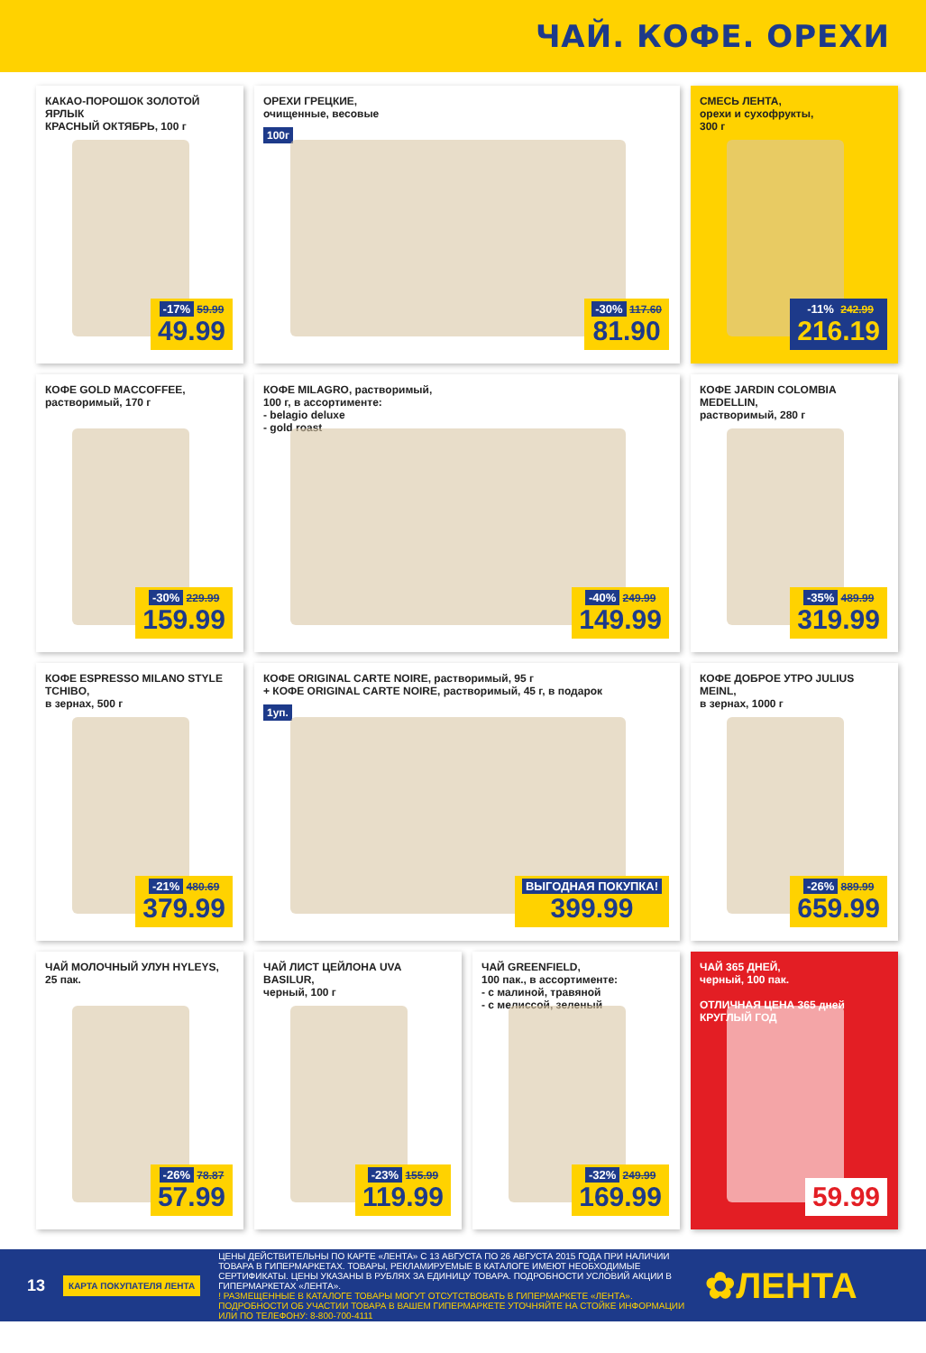ЧАЙ. КОФЕ. ОРЕХИ
КАКАО-ПОРОШОК ЗОЛОТОЙ ЯРЛЫК
КРАСНЫЙ ОКТЯБРЬ, 100 г
-17% 59.99
49.99
ОРЕХИ ГРЕЦКИЕ,
очищенные, весовые
100г
-30% 117.60
81.90
СМЕСЬ ЛЕНТА,
орехи и сухофрукты,
300 г
-11% 242.99
216.19
КОФЕ GOLD MACCOFFEE,
растворимый, 170 г
-30% 229.99
159.99
КОФЕ MILAGRO, растворимый,
100 г, в ассортименте:
- belagio deluxe
- gold roast
-40% 249.99
149.99
КОФЕ JARDIN COLOMBIA MEDELLIN,
растворимый, 280 г
-35% 489.99
319.99
КОФЕ ESPRESSO MILANO STYLE TCHIBO,
в зернах, 500 г
-21% 480.69
379.99
КОФЕ ORIGINAL CARTE NOIRE, растворимый, 95 г
+ КОФЕ ORIGINAL CARTE NOIRE, растворимый, 45 г, в подарок
1уп.
ВЫГОДНАЯ ПОКУПКА!
399.99
КОФЕ ДОБРОЕ УТРО JULIUS MEINL,
в зернах, 1000 г
-26% 889.99
659.99
ЧАЙ МОЛОЧНЫЙ УЛУН HYLEYS,
25 пак.
-26% 78.87
57.99
ЧАЙ ЛИСТ ЦЕЙЛОНА UVA BASILUR,
черный, 100 г
-23% 155.99
119.99
ЧАЙ GREENFIELD,
100 пак., в ассортименте:
- с малиной, травяной
- с мелиссой, зеленый
-32% 249.99
169.99
ЧАЙ 365 ДНЕЙ,
черный, 100 пак.
ОТЛИЧНАЯ ЦЕНА 365 дней КРУГЛЫЙ ГОД
59.99
13
КАРТА ПОКУПАТЕЛЯ ЛЕНТА
ЦЕНЫ ДЕЙСТВИТЕЛЬНЫ ПО КАРТЕ «ЛЕНТА» С 13 АВГУСТА ПО 26 АВГУСТА 2015 ГОДА ПРИ НАЛИЧИИ ТОВАРА В ГИПЕРМАРКЕТАХ. ТОВАРЫ, РЕКЛАМИРУЕМЫЕ В КАТАЛОГЕ ИМЕЮТ НЕОБХОДИМЫЕ СЕРТИФИКАТЫ. ЦЕНЫ УКАЗАНЫ В РУБЛЯХ ЗА ЕДИНИЦУ ТОВАРА. ПОДРОБНОСТИ УСЛОВИЙ АКЦИИ В ГИПЕРМАРКЕТАХ «ЛЕНТА».
! РАЗМЕЩЕННЫЕ В КАТАЛОГЕ ТОВАРЫ МОГУТ ОТСУТСТВОВАТЬ В ГИПЕРМАРКЕТЕ «ЛЕНТА». ПОДРОБНОСТИ ОБ УЧАСТИИ ТОВАРА В ВАШЕМ ГИПЕРМАРКЕТЕ УТОЧНЯЙТЕ НА СТОЙКЕ ИНФОРМАЦИИ ИЛИ ПО ТЕЛЕФОНУ: 8-800-700-4111
✿ЛЕНТА